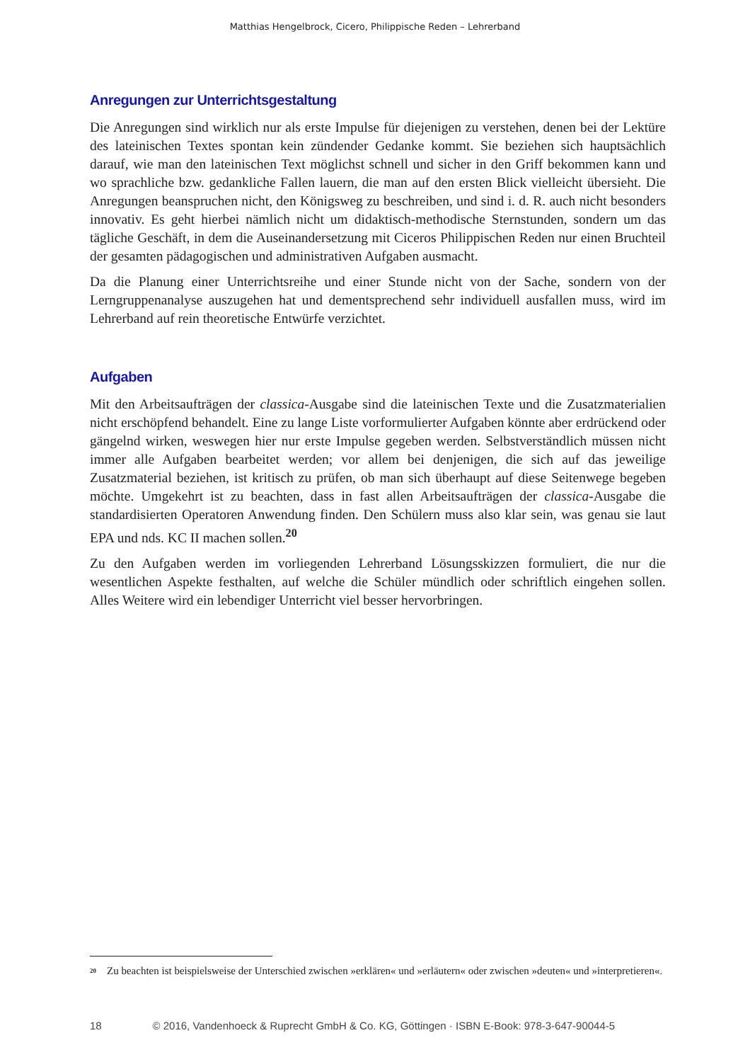Matthias Hengelbrock, Cicero, Philippische Reden – Lehrerband
Anregungen zur Unterrichtsgestaltung
Die Anregungen sind wirklich nur als erste Impulse für diejenigen zu verstehen, denen bei der Lektüre des lateinischen Textes spontan kein zündender Gedanke kommt. Sie beziehen sich hauptsächlich darauf, wie man den lateinischen Text möglichst schnell und sicher in den Griff bekommen kann und wo sprachliche bzw. gedankliche Fallen lauern, die man auf den ersten Blick vielleicht übersieht. Die Anregungen beanspruchen nicht, den Königsweg zu beschreiben, und sind i. d. R. auch nicht besonders innovativ. Es geht hierbei nämlich nicht um didaktisch-methodische Sternstunden, sondern um das tägliche Geschäft, in dem die Auseinandersetzung mit Ciceros Philippischen Reden nur einen Bruchteil der gesamten pädagogischen und administrativen Aufgaben ausmacht.
Da die Planung einer Unterrichtsreihe und einer Stunde nicht von der Sache, sondern von der Lerngruppenanalyse auszugehen hat und dementsprechend sehr individuell ausfallen muss, wird im Lehrerband auf rein theoretische Entwürfe verzichtet.
Aufgaben
Mit den Arbeitsaufträgen der classica-Ausgabe sind die lateinischen Texte und die Zusatzmaterialien nicht erschöpfend behandelt. Eine zu lange Liste vorformulierter Aufgaben könnte aber erdrückend oder gängelnd wirken, weswegen hier nur erste Impulse gegeben werden. Selbstverständlich müssen nicht immer alle Aufgaben bearbeitet werden; vor allem bei denjenigen, die sich auf das jeweilige Zusatzmaterial beziehen, ist kritisch zu prüfen, ob man sich überhaupt auf diese Seitenwege begeben möchte. Umgekehrt ist zu beachten, dass in fast allen Arbeitsaufträgen der classica-Ausgabe die standardisierten Operatoren Anwendung finden. Den Schülern muss also klar sein, was genau sie laut EPA und nds. KC II machen sollen.<sup>20</sup>
Zu den Aufgaben werden im vorliegenden Lehrerband Lösungsskizzen formuliert, die nur die wesentlichen Aspekte festhalten, auf welche die Schüler mündlich oder schriftlich eingehen sollen. Alles Weitere wird ein lebendiger Unterricht viel besser hervorbringen.
<sup>20</sup> Zu beachten ist beispielsweise der Unterschied zwischen »erklären« und »erläutern« oder zwischen »deuten« und »interpretieren«.
18 © 2016, Vandenhoeck & Ruprecht GmbH & Co. KG, Göttingen · ISBN E-Book: 978-3-647-90044-5